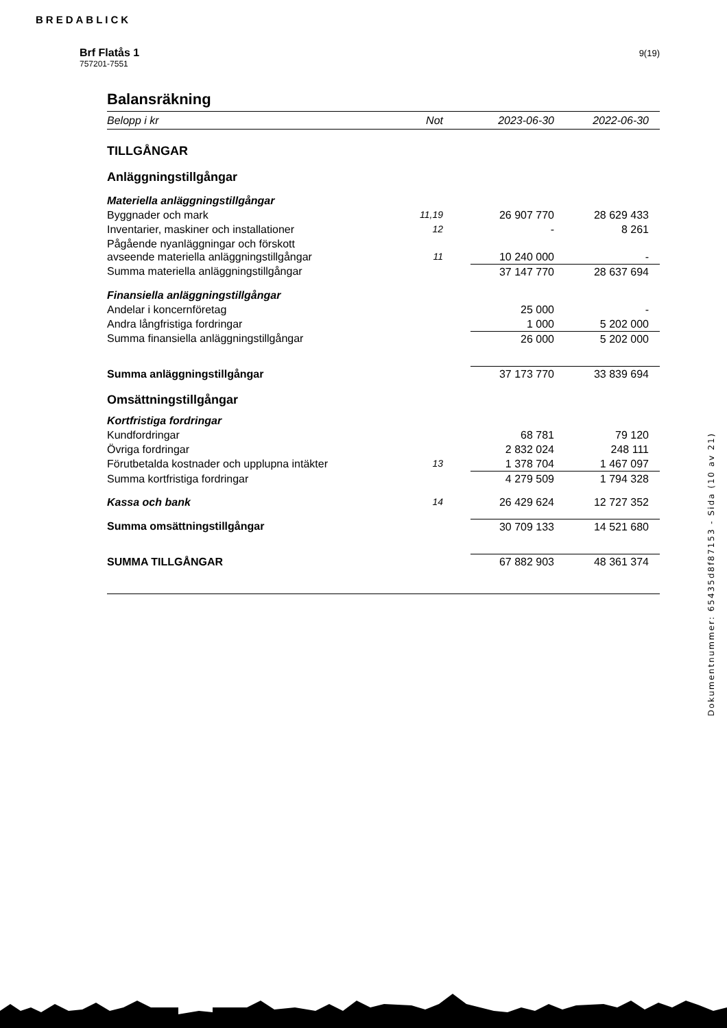BREDABLICK
Brf Flatås 1
757201-7551
9(19)
Balansräkning
| Belopp i kr | Not | 2023-06-30 | 2022-06-30 |
| --- | --- | --- | --- |
| TILLGÅNGAR | | | |
| Anläggningstillgångar | | | |
| Materiella anläggningstillgångar | | | |
| Byggnader och mark | 11,19 | 26 907 770 | 28 629 433 |
| Inventarier, maskiner och installationer | 12 | - | 8 261 |
| Pågående nyanläggningar och förskott avseende materiella anläggningstillgångar | 11 | 10 240 000 | - |
| Summa materiella anläggningstillgångar | | 37 147 770 | 28 637 694 |
| Finansiella anläggningstillgångar | | | |
| Andelar i koncernföretag | | 25 000 | - |
| Andra långfristiga fordringar | | 1 000 | 5 202 000 |
| Summa finansiella anläggningstillgångar | | 26 000 | 5 202 000 |
| Summa anläggningstillgångar | | 37 173 770 | 33 839 694 |
| Omsättningstillgångar | | | |
| Kortfristiga fordringar | | | |
| Kundfordringar | | 68 781 | 79 120 |
| Övriga fordringar | | 2 832 024 | 248 111 |
| Förutbetalda kostnader och upplupna intäkter | 13 | 1 378 704 | 1 467 097 |
| Summa kortfristiga fordringar | | 4 279 509 | 1 794 328 |
| Kassa och bank | 14 | 26 429 624 | 12 727 352 |
| Summa omsättningstillgångar | | 30 709 133 | 14 521 680 |
| SUMMA TILLGÅNGAR | | 67 882 903 | 48 361 374 |
Dokumentnummer: 65435d8f87153 - Sida (10 av 21)